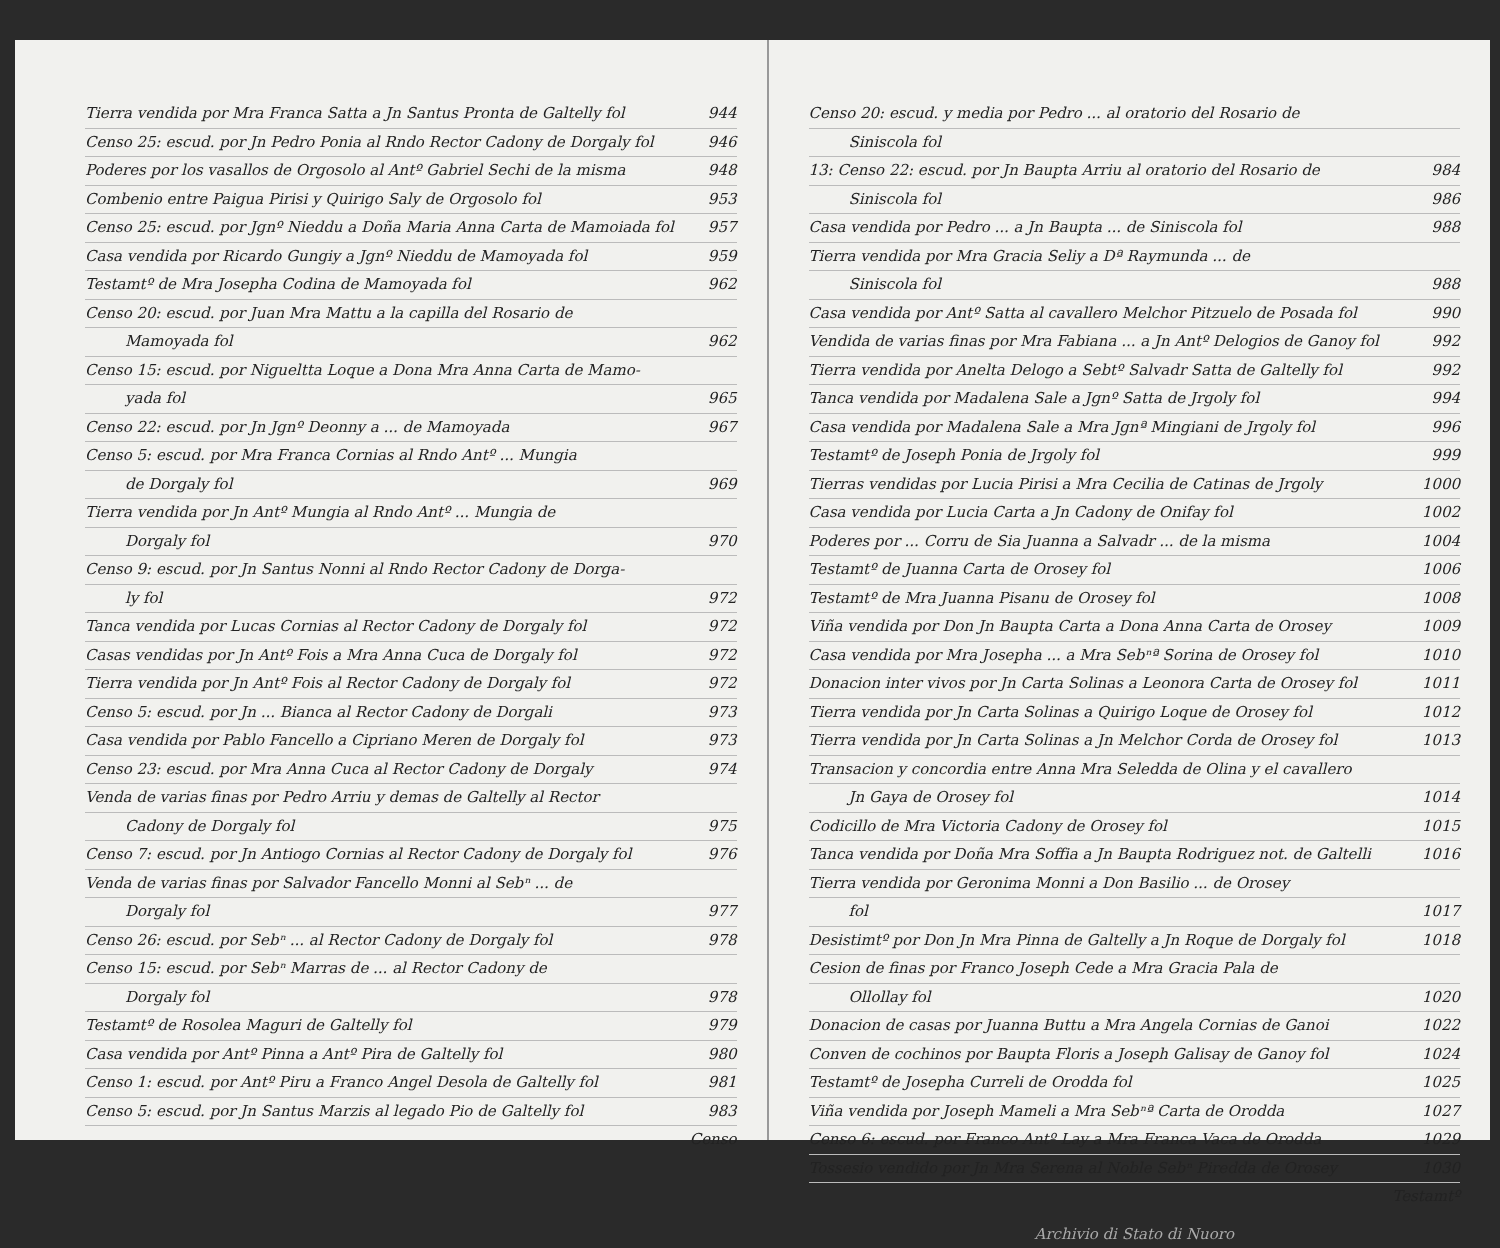Tierra vendida por Mra Franca Satta a Jn Santus Pronta de Galtelly fol 944
Censo 25: escud. por Jn Pedro Ponia al Rndo Rector Cadony de Dorgaly fol 946
Poderes por los vasallos de Orgosolo al Antº Gabriel Sechi de la misma 948
Combenio entre Paigua Pirisi y Quirigo Saly de Orgosolo fol 953
Censo 25: escud. por Jgnº Nieddu a Doña Maria Anna Carta de Mamoiada fol 957
Casa vendida por Ricardo Gungiy a Jgnº Nieddu de Mamoyada fol 959
Testamtº de Mra Josepha Codina de Mamoyada fol 962
Censo 20: escud. por Juan Mra Mattu a la capilla del Rosario de
Mamoyada fol 962
Censo 15: escud. por Nigueltta Loque a Dona Mra Anna Carta de Mamo-
yada fol 965
Censo 22: escud. por Jn Jgnº Deonny a ... de Mamoyada 967
Censo 5: escud. por Mra Franca Cornias al Rndo Antº ... Mungia
de Dorgaly fol 969
Tierra vendida por Jn Antº Mungia al Rndo Antº ... Mungia de
Dorgaly fol 970
Censo 9: escud. por Jn Santus Nonni al Rndo Rector Cadony de Dorga-
ly fol 972
Tanca vendida por Lucas Cornias al Rector Cadony de Dorgaly fol 972
Casas vendidas por Jn Antº Fois a Mra Anna Cuca de Dorgaly fol 972
Tierra vendida por Jn Antº Fois al Rector Cadony de Dorgaly fol 972
Censo 5: escud. por Jn ... Bianca al Rector Cadony de Dorgali 973
Casa vendida por Pablo Fancello a Cipriano Meren de Dorgaly fol 973
Censo 23: escud. por Mra Anna Cuca al Rector Cadony de Dorgaly 974
Venda de varias finas por Pedro Arriu y demas de Galtelly al Rector
Cadony de Dorgaly fol 975
Censo 7: escud. por Jn Antiogo Cornias al Rector Cadony de Dorgaly fol 976
Venda de varias finas por Salvador Fancello Monni al Sebⁿ ... de
Dorgaly fol 977
Censo 26: escud. por Sebⁿ ... al Rector Cadony de Dorgaly fol 978
Censo 15: escud. por Sebⁿ Marras de ... al Rector Cadony de
Dorgaly fol 978
Testamtº de Rosolea Maguri de Galtelly fol 979
Casa vendida por Antº Pinna a Antº Pira de Galtelly fol 980
Censo 1: escud. por Antº Piru a Franco Angel Desola de Galtelly fol 981
Censo 5: escud. por Jn Santus Marzis al legado Pio de Galtelly fol 983
Censo
Censo 20: escud. y media por Pedro ... al oratorio del Rosario de
Siniscola fol
13: Censo 22: escud. por Jn Baupta Arriu al oratorio del Rosario de 984
Siniscola fol 986
Casa vendida por Pedro ... a Jn Baupta ... de Siniscola fol 988
Tierra vendida por Mra Gracia Seliy a Dª Raymunda ... de
Siniscola fol 988
Casa vendida por Antº Satta al cavallero Melchor Pitzuelo de Posada fol 990
Vendida de varias finas por Mra Fabiana ... a Jn Antº Delogios de Ganoy fol 992
Tierra vendida por Anelta Delogo a Sebtº Salvadr Satta de Galtelly fol 992
Tanca vendida por Madalena Sale a Jgnº Satta de Jrgoly fol 994
Casa vendida por Madalena Sale a Mra Jgnª Mingiani de Jrgoly fol 996
Testamtº de Joseph Ponia de Jrgoly fol 999
Tierras vendidas por Lucia Pirisi a Mra Cecilia de Catinas de Jrgoly 1000
Casa vendida por Lucia Carta a Jn Cadony de Onifay fol 1002
Poderes por ... Corru de Sia Juanna a Salvadr ... de la misma 1004
Testamtº de Juanna Carta de Orosey fol 1006
Testamtº de Mra Juanna Pisanu de Orosey fol 1008
Viña vendida por Don Jn Baupta Carta a Dona Anna Carta de Orosey 1009
Casa vendida por Mra Josepha ... a Mra Sebⁿª Sorina de Orosey fol 1010
Donacion inter vivos por Jn Carta Solinas a Leonora Carta de Orosey fol 1011
Tierra vendida por Jn Carta Solinas a Quirigo Loque de Orosey fol 1012
Tierra vendida por Jn Carta Solinas a Jn Melchor Corda de Orosey fol 1013
Transacion y concordia entre Anna Mra Seledda de Olina y el cavallero
Jn Gaya de Orosey fol 1014
Codicillo de Mra Victoria Cadony de Orosey fol 1015
Tanca vendida por Doña Mra Soffia a Jn Baupta Rodriguez not. de Galtelli 1016
Tierra vendida por Geronima Monni a Don Basilio ... de Orosey
fol 1017
Desistimtº por Don Jn Mra Pinna de Galtelly a Jn Roque de Dorgaly fol 1018
Cesion de finas por Franco Joseph Cede a Mra Gracia Pala de
Ollollay fol 1020
Donacion de casas por Juanna Buttu a Mra Angela Cornias de Ganoi 1022
Conven de cochinos por Baupta Floris a Joseph Galisay de Ganoy fol 1024
Testamtº de Josepha Curreli de Orodda fol 1025
Viña vendida por Joseph Mameli a Mra Sebⁿª Carta de Orodda 1027
Censo 6: escud. por Franco Antº Lay a Mra Franca Vaca de Orodda 1029
Tossesio vendido por Jn Mra Serena al Noble Sebⁿ Piredda de Orosey 1030
Testamtº
Archivio di Stato di Nuoro